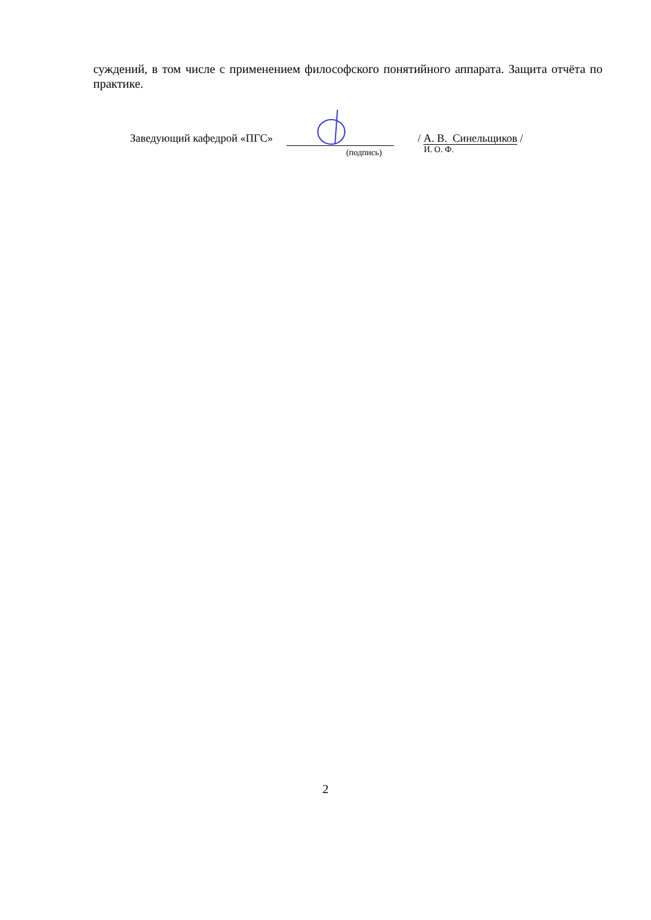суждений, в том числе с применением философского понятийного аппарата. Защита отчёта по практике.
Заведующий кафедрой «ПГС»
(подпись)
/ А. В. Синельщиков /
И. О. Ф.
2